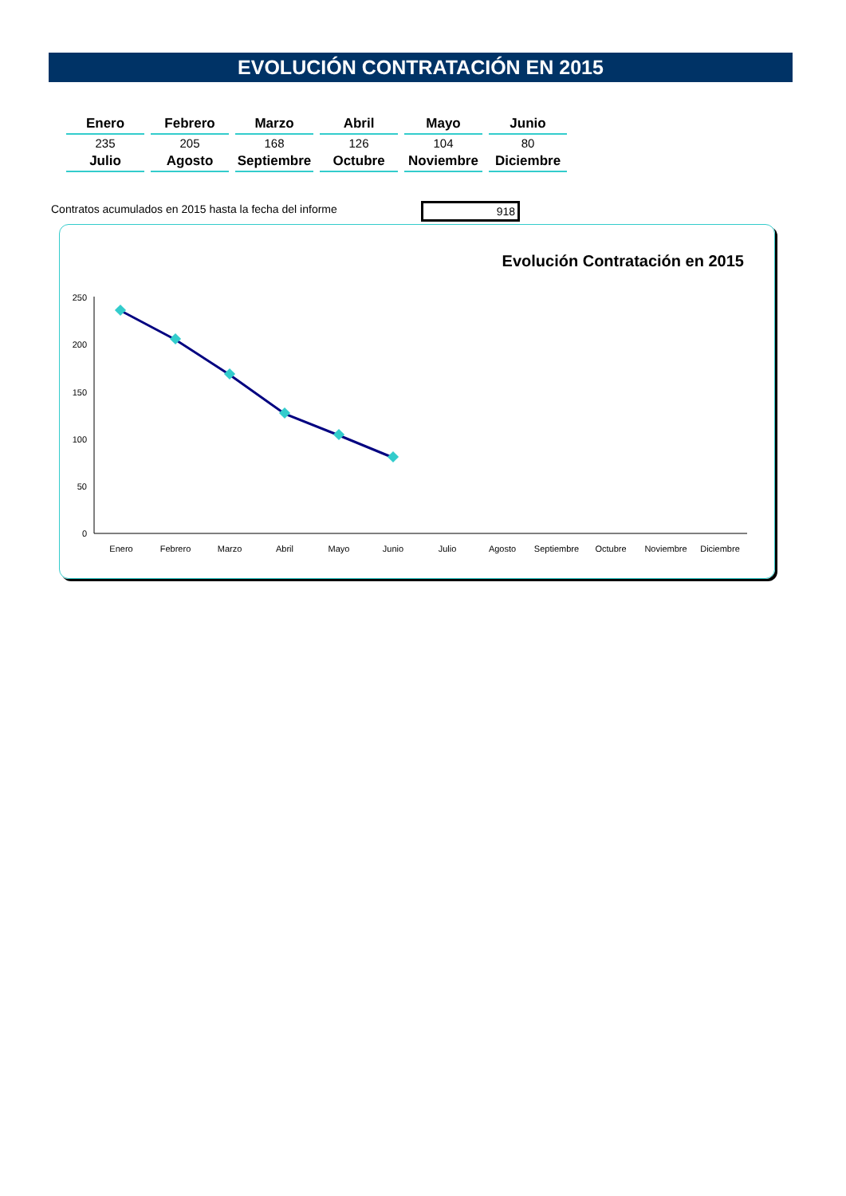EVOLUCIÓN CONTRATACIÓN EN 2015
| Enero | Febrero | Marzo | Abril | Mayo | Junio |
| --- | --- | --- | --- | --- | --- |
| 235 | 205 | 168 | 126 | 104 | 80 |
| Julio | Agosto | Septiembre | Octubre | Noviembre | Diciembre |
Contratos acumulados en 2015 hasta la fecha del informe
918
Evolución Contratación en 2015
250
200
150
100
50
0
Enero
Febrero
Marzo
Abril
Mayo
Junio
Julio
Agosto
Septiembre
Octubre
Noviembre
Diciembre